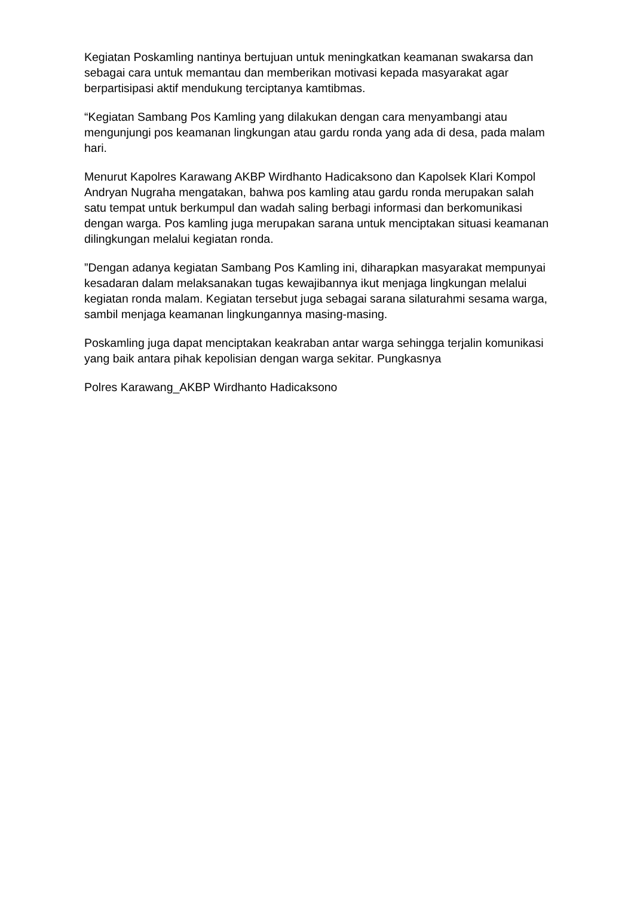Kegiatan Poskamling nantinya bertujuan untuk meningkatkan keamanan swakarsa dan sebagai cara untuk memantau dan memberikan motivasi kepada masyarakat agar berpartisipasi aktif mendukung terciptanya kamtibmas.
“Kegiatan Sambang Pos Kamling yang dilakukan dengan cara menyambangi atau mengunjungi pos keamanan lingkungan atau gardu ronda yang ada di desa, pada malam hari.
Menurut Kapolres Karawang AKBP Wirdhanto Hadicaksono dan Kapolsek Klari Kompol Andryan Nugraha mengatakan, bahwa pos kamling atau gardu ronda merupakan salah satu tempat untuk berkumpul dan wadah saling berbagi informasi dan berkomunikasi dengan warga. Pos kamling juga merupakan sarana untuk menciptakan situasi keamanan dilingkungan melalui kegiatan ronda.
”Dengan adanya kegiatan Sambang Pos Kamling ini, diharapkan masyarakat mempunyai kesadaran dalam melaksanakan tugas kewajibannya ikut menjaga lingkungan melalui kegiatan ronda malam. Kegiatan tersebut juga sebagai sarana silaturahmi sesama warga, sambil menjaga keamanan lingkungannya masing-masing.
Poskamling juga dapat menciptakan keakraban antar warga sehingga terjalin komunikasi yang baik antara pihak kepolisian dengan warga sekitar. Pungkasnya
Polres Karawang_AKBP Wirdhanto Hadicaksono